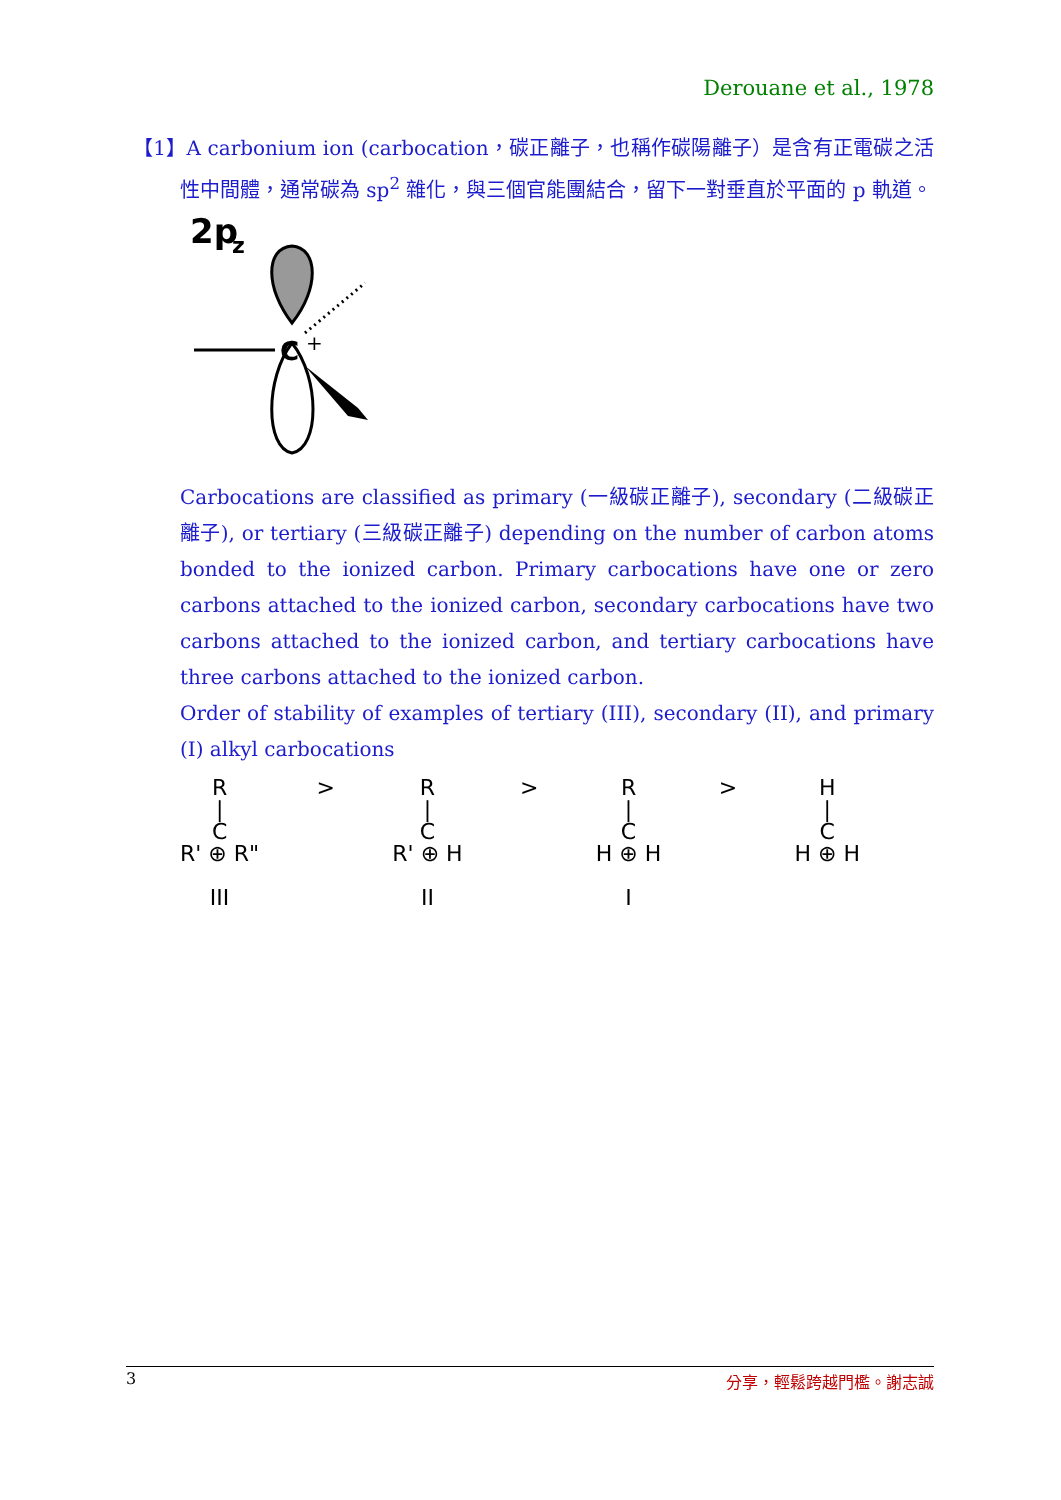Derouane et al., 1978
【1】A carbonium ion (carbocation，碳正離子，也稱作碳陽離子）是含有正電碳之活性中間體，通常碳為 sp<sup>2</sup> 雜化，與三個官能團結合，留下一對垂直於平面的 p 軌道。
2p
z
C
+
Carbocations are classified as primary (一級碳正離子), secondary (二級碳正離子), or tertiary (三級碳正離子) depending on the number of carbon atoms bonded to the ionized carbon. Primary carbocations have one or zero carbons attached to the ionized carbon, secondary carbocations have two carbons attached to the ionized carbon, and tertiary carbocations have three carbons attached to the ionized carbon.
Order of stability of examples of tertiary (III), secondary (II), and primary (I) alkyl carbocations
R
|
C
R' ⊕ R"
III
> R
|
C
R' ⊕ H
II
> R
|
C
H ⊕ H
I
> H
|
C
H ⊕ H
3 分享，輕鬆跨越門檻。謝志誠